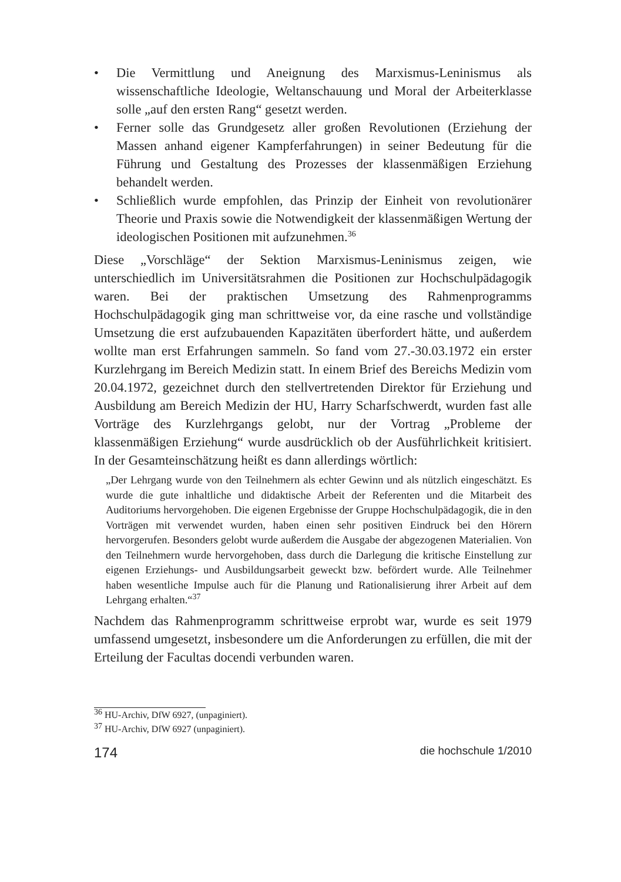• Die Vermittlung und Aneignung des Marxismus-Leninismus als wissenschaftliche Ideologie, Weltanschauung und Moral der Arbeiterklasse solle „auf den ersten Rang“ gesetzt werden.
• Ferner solle das Grundgesetz aller großen Revolutionen (Erziehung der Massen anhand eigener Kampferfahrungen) in seiner Bedeutung für die Führung und Gestaltung des Prozesses der klassenmäßigen Erziehung behandelt werden.
• Schließlich wurde empfohlen, das Prinzip der Einheit von revolutionärer Theorie und Praxis sowie die Notwendigkeit der klassenmäßigen Wertung der ideologischen Positionen mit aufzunehmen.<sup>36</sup>
Diese „Vorschläge“ der Sektion Marxismus-Leninismus zeigen, wie unterschiedlich im Universitätsrahmen die Positionen zur Hochschulpädagogik waren. Bei der praktischen Umsetzung des Rahmenprogramms Hochschulpädagogik ging man schrittweise vor, da eine rasche und vollständige Umsetzung die erst aufzubauenden Kapazitäten überfordert hätte, und außerdem wollte man erst Erfahrungen sammeln. So fand vom 27.-30.03.1972 ein erster Kurzlehrgang im Bereich Medizin statt. In einem Brief des Bereichs Medizin vom 20.04.1972, gezeichnet durch den stellvertretenden Direktor für Erziehung und Ausbildung am Bereich Medizin der HU, Harry Scharfschwerdt, wurden fast alle Vorträge des Kurzlehrgangs gelobt, nur der Vortrag „Probleme der klassenmäßigen Erziehung“ wurde ausdrücklich ob der Ausführlichkeit kritisiert. In der Gesamteinschätzung heißt es dann allerdings wörtlich:
„Der Lehrgang wurde von den Teilnehmern als echter Gewinn und als nützlich eingeschätzt. Es wurde die gute inhaltliche und didaktische Arbeit der Referenten und die Mitarbeit des Auditoriums hervorgehoben. Die eigenen Ergebnisse der Gruppe Hochschulpädagogik, die in den Vorträgen mit verwendet wurden, haben einen sehr positiven Eindruck bei den Hörern hervorgerufen. Besonders gelobt wurde außerdem die Ausgabe der abgezogenen Materialien. Von den Teilnehmern wurde hervorgehoben, dass durch die Darlegung die kritische Einstellung zur eigenen Erziehungs- und Ausbildungsarbeit geweckt bzw. befördert wurde. Alle Teilnehmer haben wesentliche Impulse auch für die Planung und Rationalisierung ihrer Arbeit auf dem Lehrgang erhalten.“<sup>37</sup>
Nachdem das Rahmenprogramm schrittweise erprobt war, wurde es seit 1979 umfassend umgesetzt, insbesondere um die Anforderungen zu erfüllen, die mit der Erteilung der Facultas docendi verbunden waren.
<sup>36</sup> HU-Archiv, DfW 6927, (unpaginiert).
<sup>37</sup> HU-Archiv, DfW 6927 (unpaginiert).
174 die hochschule 1/2010